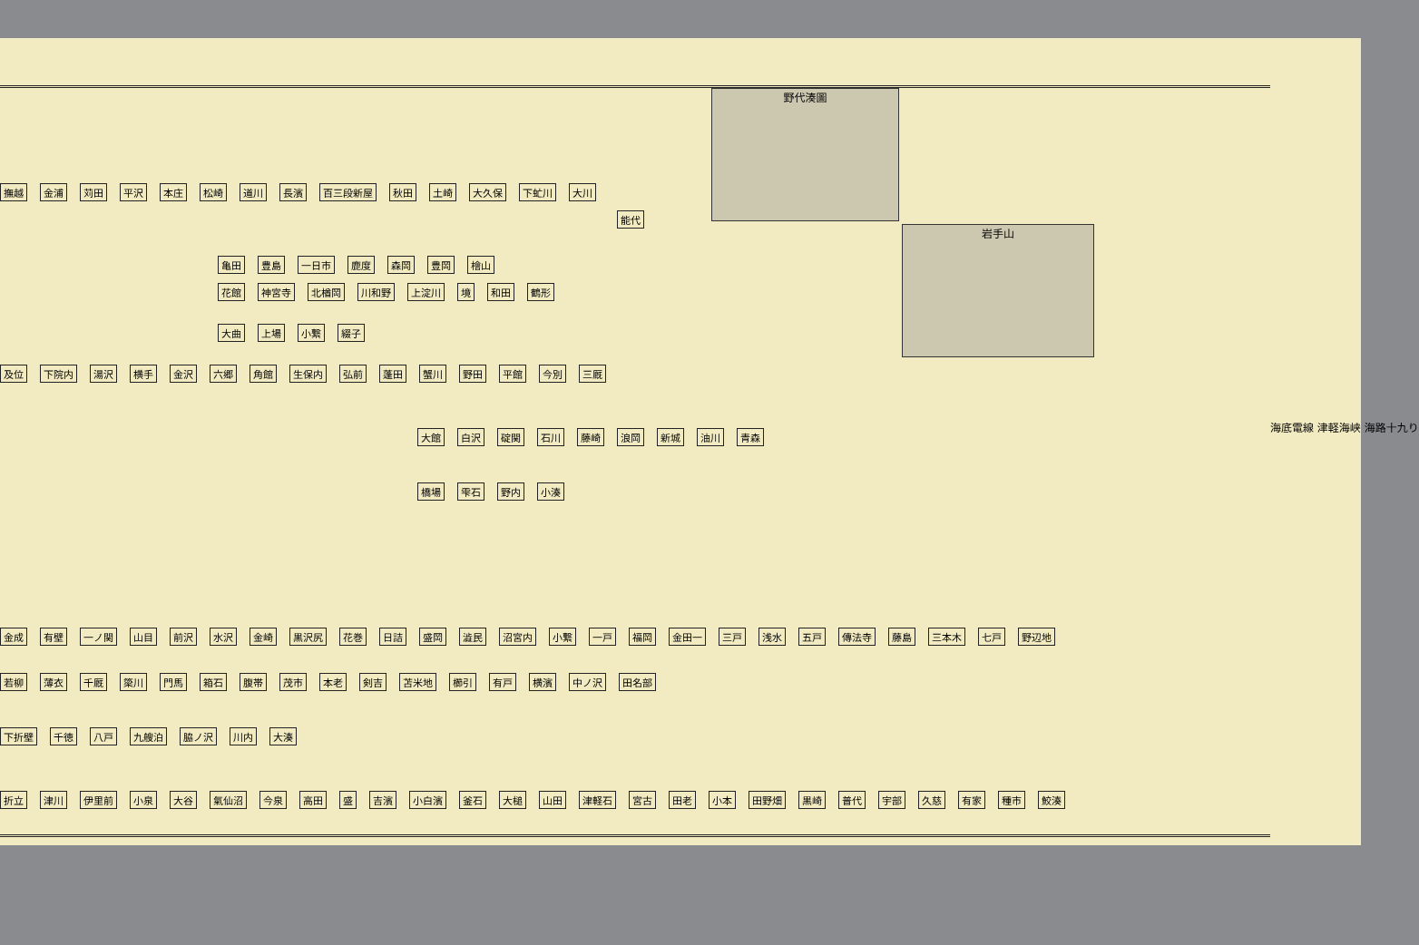野代湊圖
岩手山
撫越 金浦 苅田 平沢 本庄 松崎 道川 長濱 百三段新屋 秋田 土崎 大久保 下虻川 大川
能代
亀田 豊島 一日市 鹿度 森岡 豊岡 檜山
花館 神宮寺 北楢岡 川和野 上淀川 境 和田 鶴形
大曲 上場 小繋 綴子
及位 下院内 湯沢 横手 金沢 六郷 角館 生保内 弘前 蓬田 蟹川 野田 平館 今別 三厩
大館 白沢 碇関 石川 藤崎 浪岡 新城 油川 青森
橋場 雫石 野内 小湊
金成 有壁 一ノ関 山目 前沢 水沢 金崎 黒沢尻 花巻 日詰 盛岡 澁民 沼宮内 小繋 一戸 福岡 金田一 三戸 浅水 五戸 傳法寺 藤島 三本木 七戸 野辺地
若柳 薄衣 千厩 簗川 門馬 箱石 腹帯 茂市 本老 剣吉 苫米地 櫛引 有戸 横濱 中ノ沢 田名部
下折壁 千徳 八戸 九艘泊 脇ノ沢 川内 大湊
折立 津川 伊里前 小泉 大谷 氣仙沼 今泉 高田 盛 吉濱 小白濱 釜石 大槌 山田 津軽石 宮古 田老 小本 田野畑 黒崎 普代 宇部 久慈 有家 種市 鮫湊
海底電線 津軽海峡 海路十九り